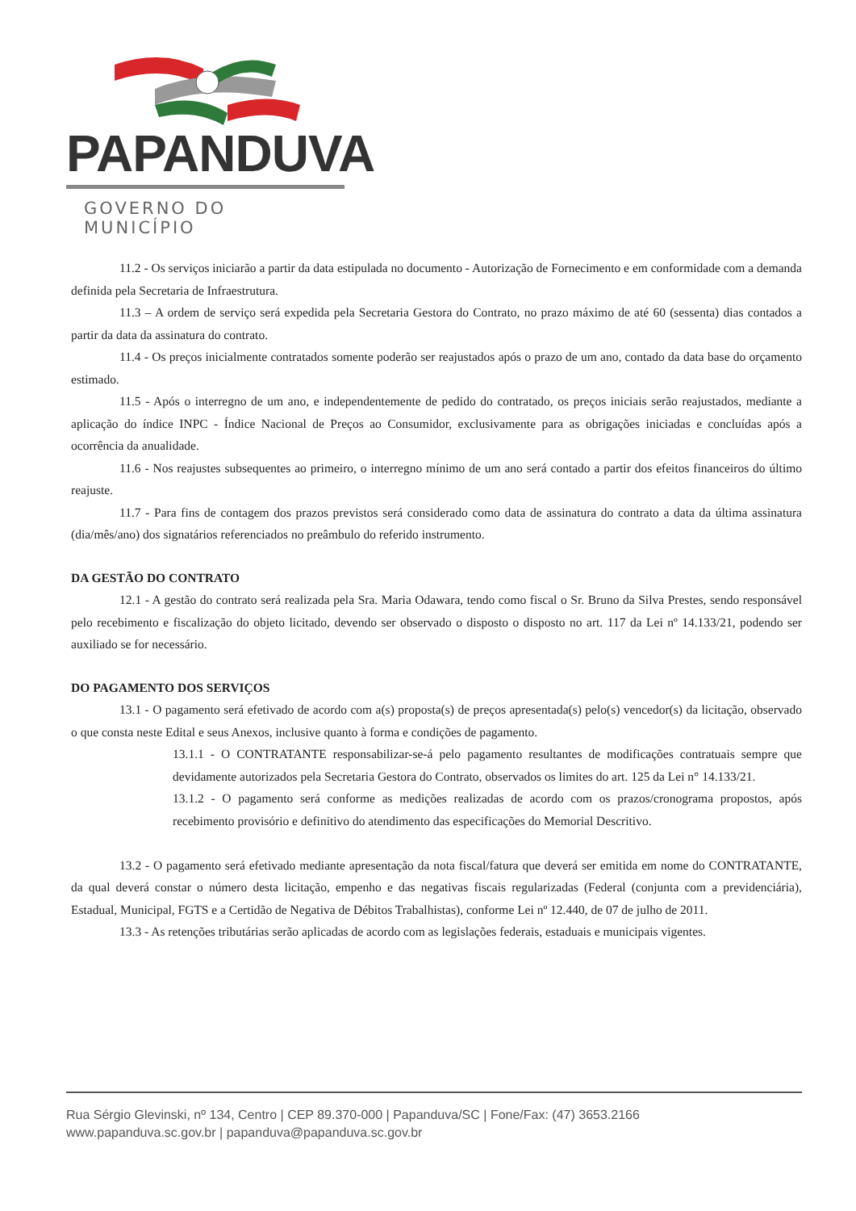PAPANDUVA
GOVERNO DO MUNICÍPIO
11.2 - Os serviços iniciarão a partir da data estipulada no documento - Autorização de Fornecimento e em conformidade com a demanda definida pela Secretaria de Infraestrutura.
11.3 – A ordem de serviço será expedida pela Secretaria Gestora do Contrato, no prazo máximo de até 60 (sessenta) dias contados a partir da data da assinatura do contrato.
11.4 - Os preços inicialmente contratados somente poderão ser reajustados após o prazo de um ano, contado da data base do orçamento estimado.
11.5 - Após o interregno de um ano, e independentemente de pedido do contratado, os preços iniciais serão reajustados, mediante a aplicação do índice INPC - Índice Nacional de Preços ao Consumidor, exclusivamente para as obrigações iniciadas e concluídas após a ocorrência da anualidade.
11.6 - Nos reajustes subsequentes ao primeiro, o interregno mínimo de um ano será contado a partir dos efeitos financeiros do último reajuste.
11.7 - Para fins de contagem dos prazos previstos será considerado como data de assinatura do contrato a data da última assinatura (dia/mês/ano) dos signatários referenciados no preâmbulo do referido instrumento.
DA GESTÃO DO CONTRATO
12.1 - A gestão do contrato será realizada pela Sra. Maria Odawara, tendo como fiscal o Sr. Bruno da Silva Prestes, sendo responsável pelo recebimento e fiscalização do objeto licitado, devendo ser observado o disposto o disposto no art. 117 da Lei nº 14.133/21, podendo ser auxiliado se for necessário.
DO PAGAMENTO DOS SERVIÇOS
13.1 - O pagamento será efetivado de acordo com a(s) proposta(s) de preços apresentada(s) pelo(s) vencedor(s) da licitação, observado o que consta neste Edital e seus Anexos, inclusive quanto à forma e condições de pagamento.
13.1.1 - O CONTRATANTE responsabilizar-se-á pelo pagamento resultantes de modificações contratuais sempre que devidamente autorizados pela Secretaria Gestora do Contrato, observados os limites do art. 125 da Lei n° 14.133/21.
13.1.2 - O pagamento será conforme as medições realizadas de acordo com os prazos/cronograma propostos, após recebimento provisório e definitivo do atendimento das especificações do Memorial Descritivo.
13.2 - O pagamento será efetivado mediante apresentação da nota fiscal/fatura que deverá ser emitida em nome do CONTRATANTE, da qual deverá constar o número desta licitação, empenho e das negativas fiscais regularizadas (Federal (conjunta com a previdenciária), Estadual, Municipal, FGTS e a Certidão de Negativa de Débitos Trabalhistas), conforme Lei nº 12.440, de 07 de julho de 2011.
13.3 - As retenções tributárias serão aplicadas de acordo com as legislações federais, estaduais e municipais vigentes.
Rua Sérgio Glevinski, nº 134, Centro | CEP 89.370-000 | Papanduva/SC | Fone/Fax: (47) 3653.2166
www.papanduva.sc.gov.br | papanduva@papanduva.sc.gov.br